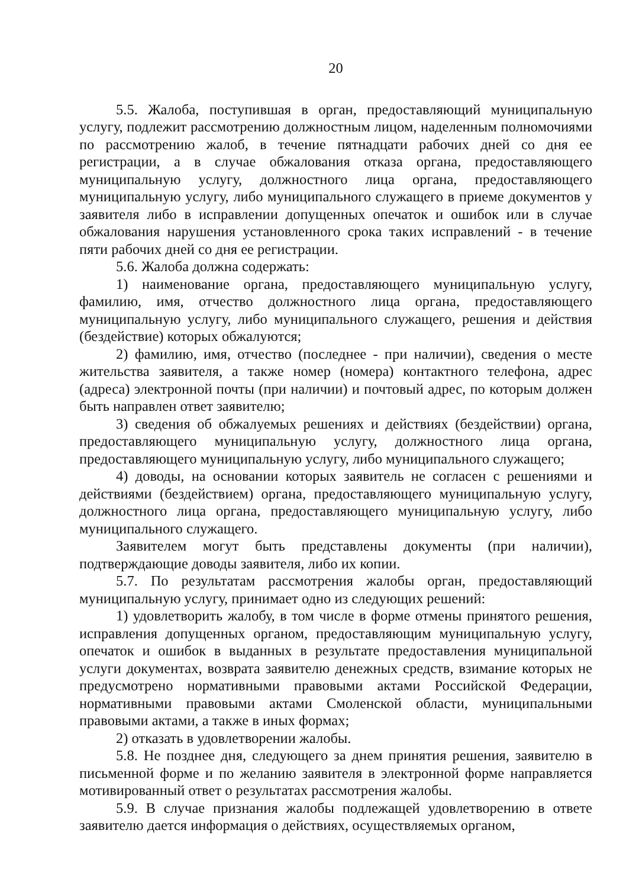20
5.5. Жалоба, поступившая в орган, предоставляющий муниципальную услугу, подлежит рассмотрению должностным лицом, наделенным полномочиями по рассмотрению жалоб, в течение пятнадцати рабочих дней со дня ее регистрации, а в случае обжалования отказа органа, предоставляющего муниципальную услугу, должностного лица органа, предоставляющего муниципальную услугу, либо муниципального служащего в приеме документов у заявителя либо в исправлении допущенных опечаток и ошибок или в случае обжалования нарушения установленного срока таких исправлений - в течение пяти рабочих дней со дня ее регистрации.
5.6. Жалоба должна содержать:
1) наименование органа, предоставляющего муниципальную услугу, фамилию, имя, отчество должностного лица органа, предоставляющего муниципальную услугу, либо муниципального служащего, решения и действия (бездействие) которых обжалуются;
2) фамилию, имя, отчество (последнее - при наличии), сведения о месте жительства заявителя, а также номер (номера) контактного телефона, адрес (адреса) электронной почты (при наличии) и почтовый адрес, по которым должен быть направлен ответ заявителю;
3) сведения об обжалуемых решениях и действиях (бездействии) органа, предоставляющего муниципальную услугу, должностного лица органа, предоставляющего муниципальную услугу, либо муниципального служащего;
4) доводы, на основании которых заявитель не согласен с решениями и действиями (бездействием) органа, предоставляющего муниципальную услугу, должностного лица органа, предоставляющего муниципальную услугу, либо муниципального служащего.
Заявителем могут быть представлены документы (при наличии), подтверждающие доводы заявителя, либо их копии.
5.7. По результатам рассмотрения жалобы орган, предоставляющий муниципальную услугу, принимает одно из следующих решений:
1) удовлетворить жалобу, в том числе в форме отмены принятого решения, исправления допущенных органом, предоставляющим муниципальную услугу, опечаток и ошибок в выданных в результате предоставления муниципальной услуги документах, возврата заявителю денежных средств, взимание которых не предусмотрено нормативными правовыми актами Российской Федерации, нормативными правовыми актами Смоленской области, муниципальными правовыми актами, а также в иных формах;
2) отказать в удовлетворении жалобы.
5.8. Не позднее дня, следующего за днем принятия решения, заявителю в письменной форме и по желанию заявителя в электронной форме направляется мотивированный ответ о результатах рассмотрения жалобы.
5.9. В случае признания жалобы подлежащей удовлетворению в ответе заявителю дается информация о действиях, осуществляемых органом,